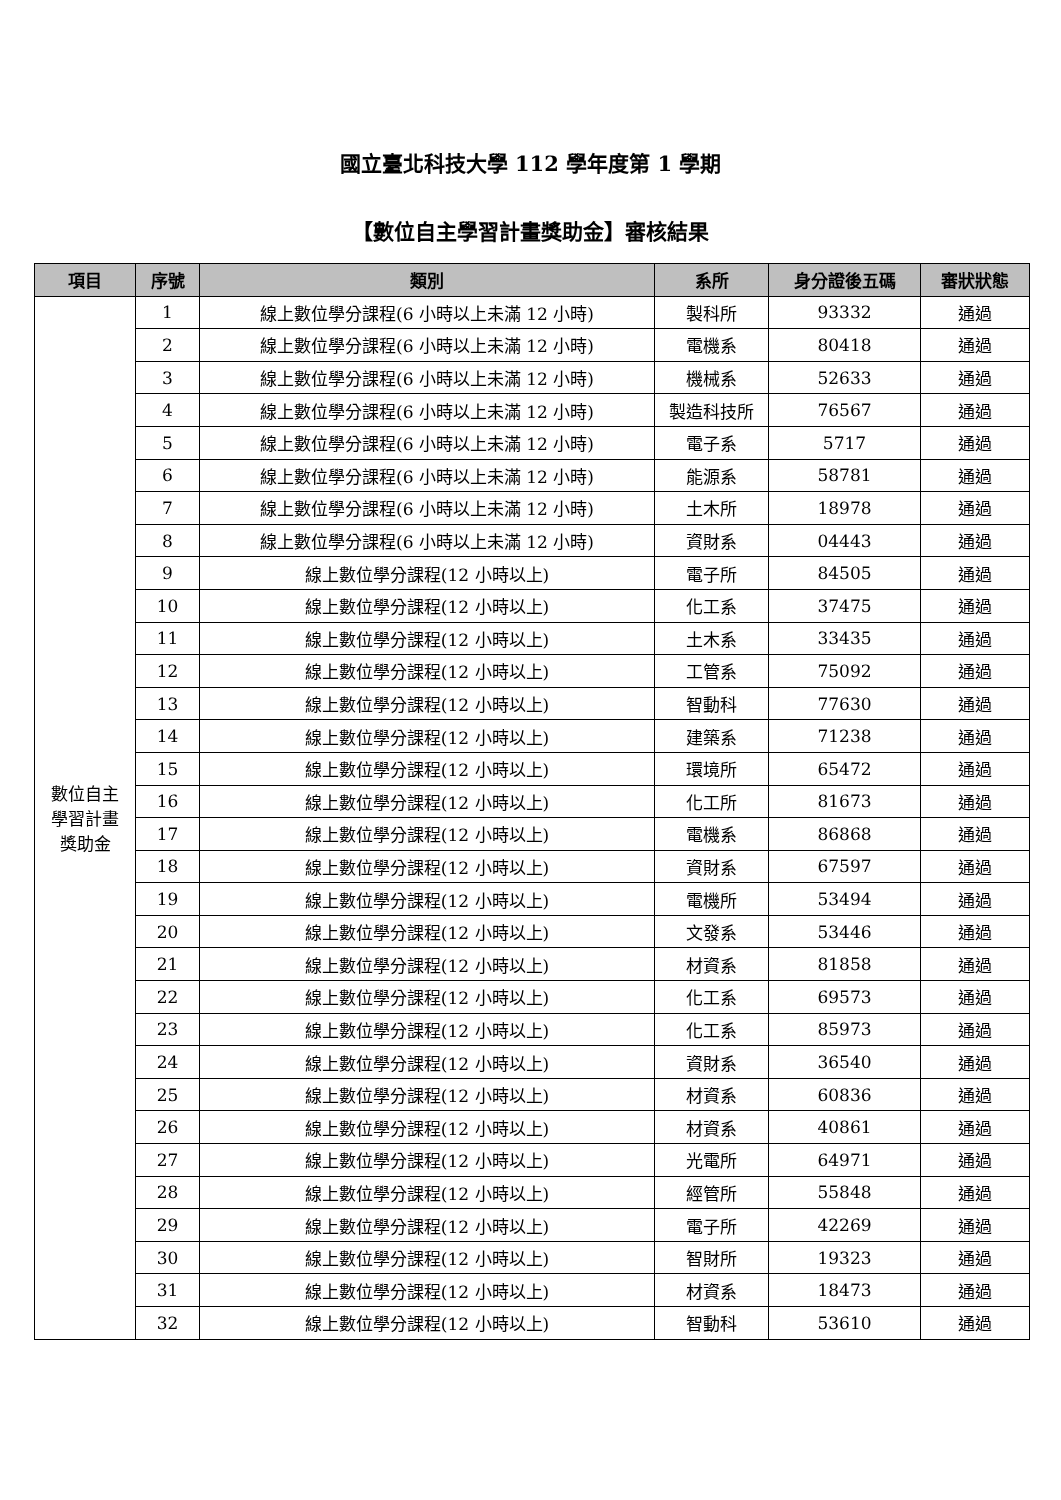國立臺北科技大學 112 學年度第 1 學期
【數位自主學習計畫獎助金】審核結果
| 項目 | 序號 | 類別 | 系所 | 身分證後五碼 | 審狀狀態 |
| --- | --- | --- | --- | --- | --- |
| 數位自主 學習計畫 獎助金 | 1 | 線上數位學分課程(6 小時以上未滿 12 小時) | 製科所 | 93332 | 通過 |
| | 2 | 線上數位學分課程(6 小時以上未滿 12 小時) | 電機系 | 80418 | 通過 |
| | 3 | 線上數位學分課程(6 小時以上未滿 12 小時) | 機械系 | 52633 | 通過 |
| | 4 | 線上數位學分課程(6 小時以上未滿 12 小時) | 製造科技所 | 76567 | 通過 |
| | 5 | 線上數位學分課程(6 小時以上未滿 12 小時) | 電子系 | 5717 | 通過 |
| | 6 | 線上數位學分課程(6 小時以上未滿 12 小時) | 能源系 | 58781 | 通過 |
| | 7 | 線上數位學分課程(6 小時以上未滿 12 小時) | 土木所 | 18978 | 通過 |
| | 8 | 線上數位學分課程(6 小時以上未滿 12 小時) | 資財系 | 04443 | 通過 |
| | 9 | 線上數位學分課程(12 小時以上) | 電子所 | 84505 | 通過 |
| | 10 | 線上數位學分課程(12 小時以上) | 化工系 | 37475 | 通過 |
| | 11 | 線上數位學分課程(12 小時以上) | 土木系 | 33435 | 通過 |
| | 12 | 線上數位學分課程(12 小時以上) | 工管系 | 75092 | 通過 |
| | 13 | 線上數位學分課程(12 小時以上) | 智動科 | 77630 | 通過 |
| | 14 | 線上數位學分課程(12 小時以上) | 建築系 | 71238 | 通過 |
| | 15 | 線上數位學分課程(12 小時以上) | 環境所 | 65472 | 通過 |
| | 16 | 線上數位學分課程(12 小時以上) | 化工所 | 81673 | 通過 |
| | 17 | 線上數位學分課程(12 小時以上) | 電機系 | 86868 | 通過 |
| | 18 | 線上數位學分課程(12 小時以上) | 資財系 | 67597 | 通過 |
| | 19 | 線上數位學分課程(12 小時以上) | 電機所 | 53494 | 通過 |
| | 20 | 線上數位學分課程(12 小時以上) | 文發系 | 53446 | 通過 |
| | 21 | 線上數位學分課程(12 小時以上) | 材資系 | 81858 | 通過 |
| | 22 | 線上數位學分課程(12 小時以上) | 化工系 | 69573 | 通過 |
| | 23 | 線上數位學分課程(12 小時以上) | 化工系 | 85973 | 通過 |
| | 24 | 線上數位學分課程(12 小時以上) | 資財系 | 36540 | 通過 |
| | 25 | 線上數位學分課程(12 小時以上) | 材資系 | 60836 | 通過 |
| | 26 | 線上數位學分課程(12 小時以上) | 材資系 | 40861 | 通過 |
| | 27 | 線上數位學分課程(12 小時以上) | 光電所 | 64971 | 通過 |
| | 28 | 線上數位學分課程(12 小時以上) | 經管所 | 55848 | 通過 |
| | 29 | 線上數位學分課程(12 小時以上) | 電子所 | 42269 | 通過 |
| | 30 | 線上數位學分課程(12 小時以上) | 智財所 | 19323 | 通過 |
| | 31 | 線上數位學分課程(12 小時以上) | 材資系 | 18473 | 通過 |
| | 32 | 線上數位學分課程(12 小時以上) | 智動科 | 53610 | 通過 |